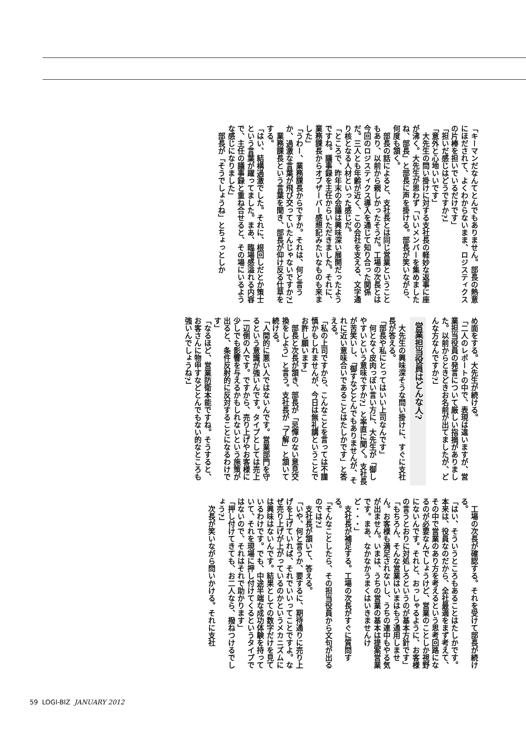「キーマンだなんてとんでもありません。部長の熱意にほだされて、よくわからないまま、ロジスティクスの片棒を担いでいるだけです」
「担いだ感じはどうですか?」
「意外と心地いいです」
　大先生の問い掛けに対する支社長の軽妙な返事に座が沸く。大先生が思わず「いいメンバーを集めましたね、部長」と部長に声を掛ける。部長が笑いながら、何度も頷く。
　部長の話によると、支社長とは同じ営業ということもあり、以前から親しかったそうだ。工場の次長とは今回のロジスティクス導入を通じて知り合った関係だ。三人とも年齢が近く、この会社を支える、文字通り核となる人材といった感じだ。
「ところで、昨年末の会議は興味深い展開だったようですね。議事録を主任からいただきました。それに、業務課長からオブザーバー感想記みたいなものも来ました」
「うわー、業務課長からですか。それは、何と言うか、過激な言葉が飛び交っていたんじゃないですか?」
　業務課長という言葉を聞き、部長が仰け反る仕草をする。
「はい、結構過激でした。それに、根回しだとか策士という言葉が躍ってました。まあ、臨場感溢れる内容で、主任の議事録と重ね合せると、その場にいるような感じになりました」
　部長が「そうでしょうね」とちょっとしか
め面をする。大先生が続ける。
「二人のレポートの中で、表現は違いますが、営業担当役員の発言について厳しい指摘がありました。以前からときどきお名前が出てましたが、どんな方なんですか?」
営業担当役員はどんな人?
　大先生の興味深そうな問い掛けに、すぐに支社長が答える。
「部長や私にとってはいい上司なんです」
　何となく皮肉っぽい言い方に、大先生が「御しやすいという意味ですか?」と率直に聞く。支社長が苦笑いし、「御すなどとんでもありませんが、それに近い意味合いであることはたしかです」と答える。
「私の上司ですから、こんなことを言っては不謹慎かもしれませんが、今日は無礼講ということでお許し願います」
　部長と次長が頷き、部長が「忌憚のない意見交換をしよう」と言う。支社長が「了解」と頷いて続ける。
「人間的に悪い人ではないんです。営業部門を守るという意識が強いんです。タイプとしては売上一辺倒の人です。ですから、売り上げやお客様に少しでも影響を与えるかもしれないという施策が出ると、条件反射的に反対することになるわけです」
「なるほど、営業防衛本能ですね。そうすると、お客さんに物申すなどとんでもない的なところも強いんでしょうね?」
　工場の次長が確認する。それを受けて部長が続ける。
「はい、そういうところもあることはたしかです。本来は、役員なのだから、全社最適をまず考えて、その中で営業のあり方を考えるという思考回路になるのが必要なんでしょうけど、営業のことしか視野にないんです。それと、おっしゃるように、お客様の言うとおりに対処しろというのが基本方針です」
「もちろん、そんな営業はいまはもう通用しません。お客様も満足されないし、うちの連中もやる気が出ません。いまは、うちの営業の基本は提案営業です。まあ、なかなかうまくはいきませんけど・・・」
　支社長が補足する。工場の次長がすぐに質問する。
「そんなことしたら、その担当役員から文句が出るのでは?」
　支社長が頷いて、答える。
「いや、何と言うか、要するに、期待通りに売り上げを上げていれば、それでいいってことですよ。なぜ売り上げが上がっているのかというメカニズムには興味はないんです。結果としての数字だけを見ているわけです。でも、中途半端な成功体験を持っていて、それを現場に押し付けてくるというタイプではないので、それはそれで助かります」
「押し付けてきても、お二人なら、撥ねつけるでしょう?」
　次長が笑いながら問いかける。それに支社
59 LOGI-BIZ JANUARY 2012